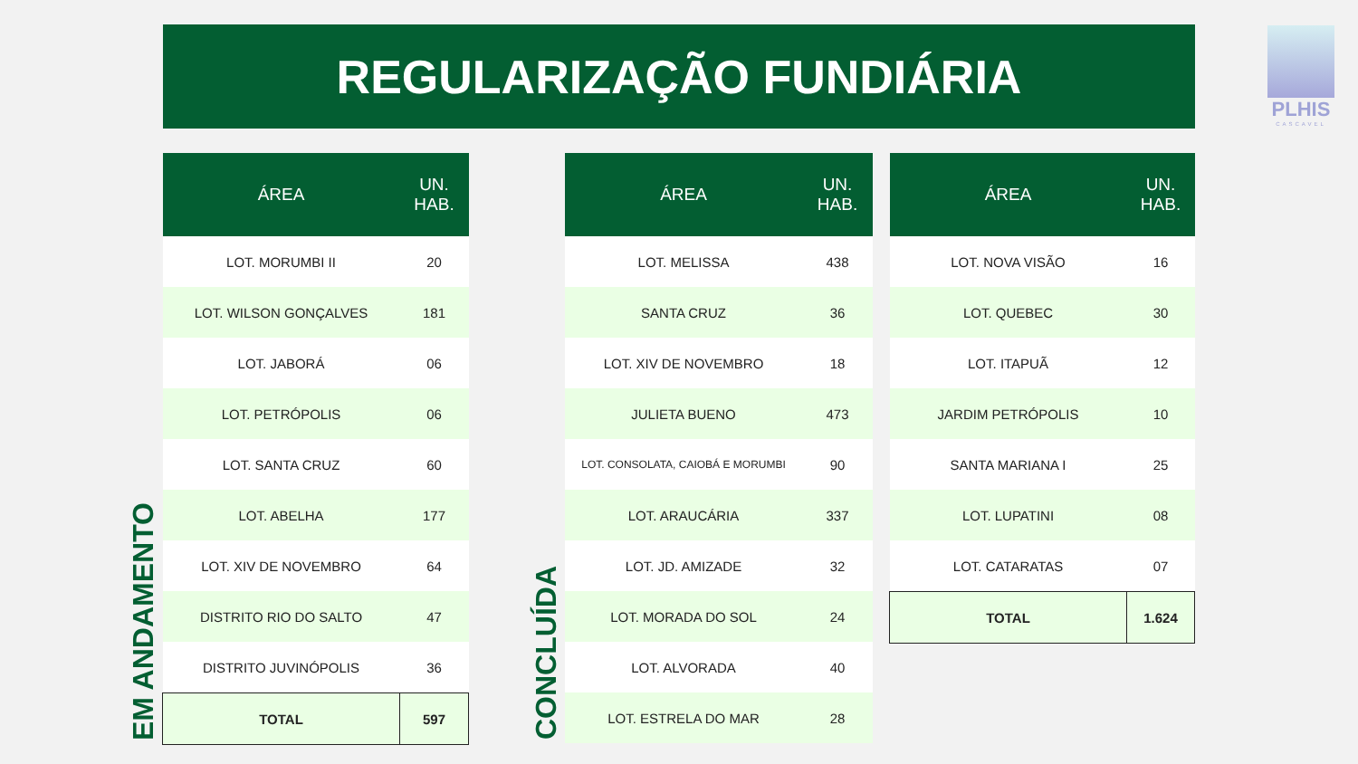REGULARIZAÇÃO FUNDIÁRIA
PLHIS
CASCAVEL
EM ANDAMENTO
| ÁREA | UN. HAB. |
| --- | --- |
| LOT. MORUMBI II | 20 |
| LOT. WILSON GONÇALVES | 181 |
| LOT. JABORÁ | 06 |
| LOT. PETRÓPOLIS | 06 |
| LOT. SANTA CRUZ | 60 |
| LOT. ABELHA | 177 |
| LOT. XIV DE NOVEMBRO | 64 |
| DISTRITO RIO DO SALTO | 47 |
| DISTRITO JUVINÓPOLIS | 36 |
| TOTAL | 597 |
CONCLUÍDA
| ÁREA | UN. HAB. |
| --- | --- |
| LOT. MELISSA | 438 |
| SANTA CRUZ | 36 |
| LOT. XIV DE NOVEMBRO | 18 |
| JULIETA BUENO | 473 |
| LOT. CONSOLATA, CAIOBÁ E MORUMBI | 90 |
| LOT. ARAUCÁRIA | 337 |
| LOT. JD. AMIZADE | 32 |
| LOT. MORADA DO SOL | 24 |
| LOT. ALVORADA | 40 |
| LOT. ESTRELA DO MAR | 28 |
| ÁREA | UN. HAB. |
| --- | --- |
| LOT. NOVA VISÃO | 16 |
| LOT. QUEBEC | 30 |
| LOT. ITAPUÃ | 12 |
| JARDIM PETRÓPOLIS | 10 |
| SANTA MARIANA I | 25 |
| LOT. LUPATINI | 08 |
| LOT. CATARATAS | 07 |
| TOTAL | 1.624 |